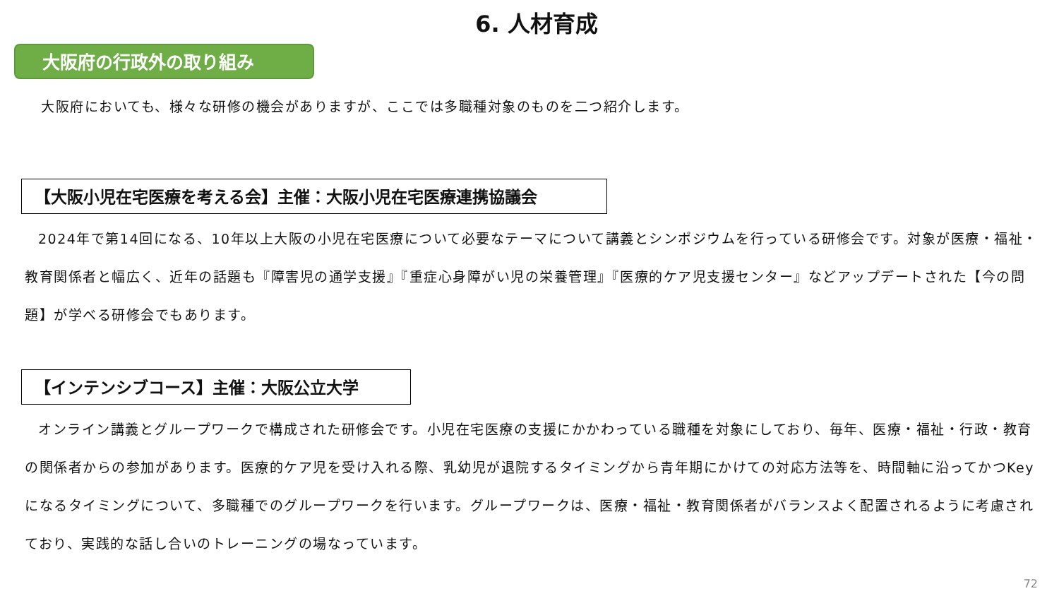6. 人材育成
大阪府の行政外の取り組み
大阪府においても、様々な研修の機会がありますが、ここでは多職種対象のものを二つ紹介します。
【大阪小児在宅医療を考える会】主催：大阪小児在宅医療連携協議会
2024年で第14回になる、10年以上大阪の小児在宅医療について必要なテーマについて講義とシンポジウムを行っている研修会です。対象が医療・福祉・教育関係者と幅広く、近年の話題も『障害児の通学支援』『重症心身障がい児の栄養管理』『医療的ケア児支援センター』などアップデートされた【今の問題】が学べる研修会でもあります。
【インテンシブコース】主催：大阪公立大学
オンライン講義とグループワークで構成された研修会です。小児在宅医療の支援にかかわっている職種を対象にしており、毎年、医療・福祉・行政・教育の関係者からの参加があります。医療的ケア児を受け入れる際、乳幼児が退院するタイミングから青年期にかけての対応方法等を、時間軸に沿ってかつKeyになるタイミングについて、多職種でのグループワークを行います。グループワークは、医療・福祉・教育関係者がバランスよく配置されるように考慮されており、実践的な話し合いのトレーニングの場なっています。
72